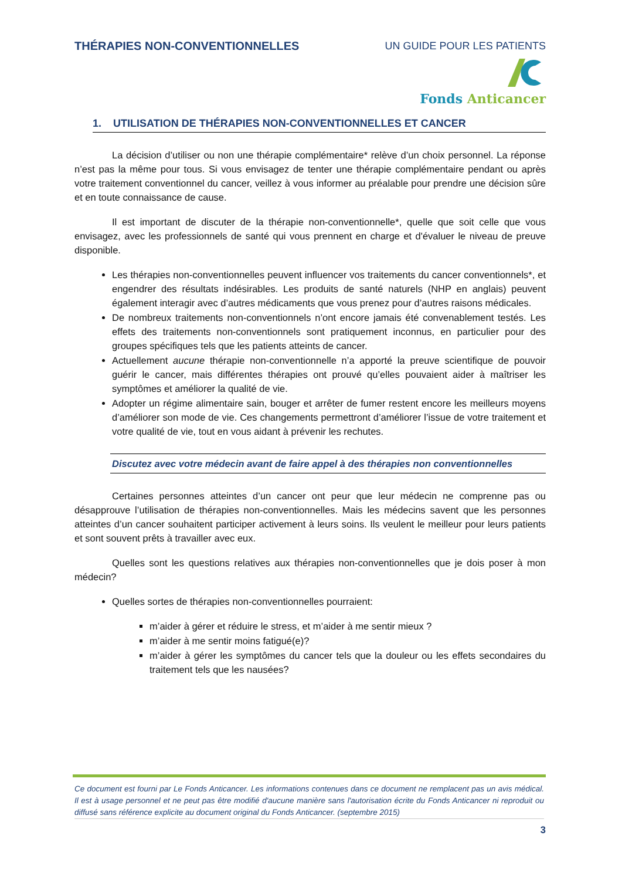THÉRAPIES NON-CONVENTIONNELLES UN GUIDE POUR LES PATIENTS
Fonds Anticancer
1. UTILISATION DE THÉRAPIES NON-CONVENTIONNELLES ET CANCER
La décision d’utiliser ou non une thérapie complémentaire* relève d’un choix personnel. La réponse n’est pas la même pour tous. Si vous envisagez de tenter une thérapie complémentaire pendant ou après votre traitement conventionnel du cancer, veillez à vous informer au préalable pour prendre une décision sûre et en toute connaissance de cause.
Il est important de discuter de la thérapie non-conventionnelle*, quelle que soit celle que vous envisagez, avec les professionnels de santé qui vous prennent en charge et d'évaluer le niveau de preuve disponible.
Les thérapies non-conventionnelles peuvent influencer vos traitements du cancer conventionnels*, et engendrer des résultats indésirables. Les produits de santé naturels (NHP en anglais) peuvent également interagir avec d’autres médicaments que vous prenez pour d’autres raisons médicales.
De nombreux traitements non-conventionnels n’ont encore jamais été convenablement testés. Les effets des traitements non-conventionnels sont pratiquement inconnus, en particulier pour des groupes spécifiques tels que les patients atteints de cancer.
Actuellement aucune thérapie non-conventionnelle n’a apporté la preuve scientifique de pouvoir guérir le cancer, mais différentes thérapies ont prouvé qu’elles pouvaient aider à maîtriser les symptômes et améliorer la qualité de vie.
Adopter un régime alimentaire sain, bouger et arrêter de fumer restent encore les meilleurs moyens d’améliorer son mode de vie. Ces changements permettront d’améliorer l’issue de votre traitement et votre qualité de vie, tout en vous aidant à prévenir les rechutes.
Discutez avec votre médecin avant de faire appel à des thérapies non conventionnelles
Certaines personnes atteintes d’un cancer ont peur que leur médecin ne comprenne pas ou désapprouve l’utilisation de thérapies non-conventionnelles. Mais les médecins savent que les personnes atteintes d’un cancer souhaitent participer activement à leurs soins. Ils veulent le meilleur pour leurs patients et sont souvent prêts à travailler avec eux.
Quelles sont les questions relatives aux thérapies non-conventionnelles que je dois poser à mon médecin?
Quelles sortes de thérapies non-conventionnelles pourraient:
m’aider à gérer et réduire le stress, et m’aider à me sentir mieux ?
m’aider à me sentir moins fatigué(e)?
m’aider à gérer les symptômes du cancer tels que la douleur ou les effets secondaires du traitement tels que les nausées?
Ce document est fourni par Le Fonds Anticancer. Les informations contenues dans ce document ne remplacent pas un avis médical. Il est à usage personnel et ne peut pas être modifié d'aucune manière sans l'autorisation écrite du Fonds Anticancer ni reproduit ou diffusé sans référence explicite au document original du Fonds Anticancer. (septembre 2015)
3